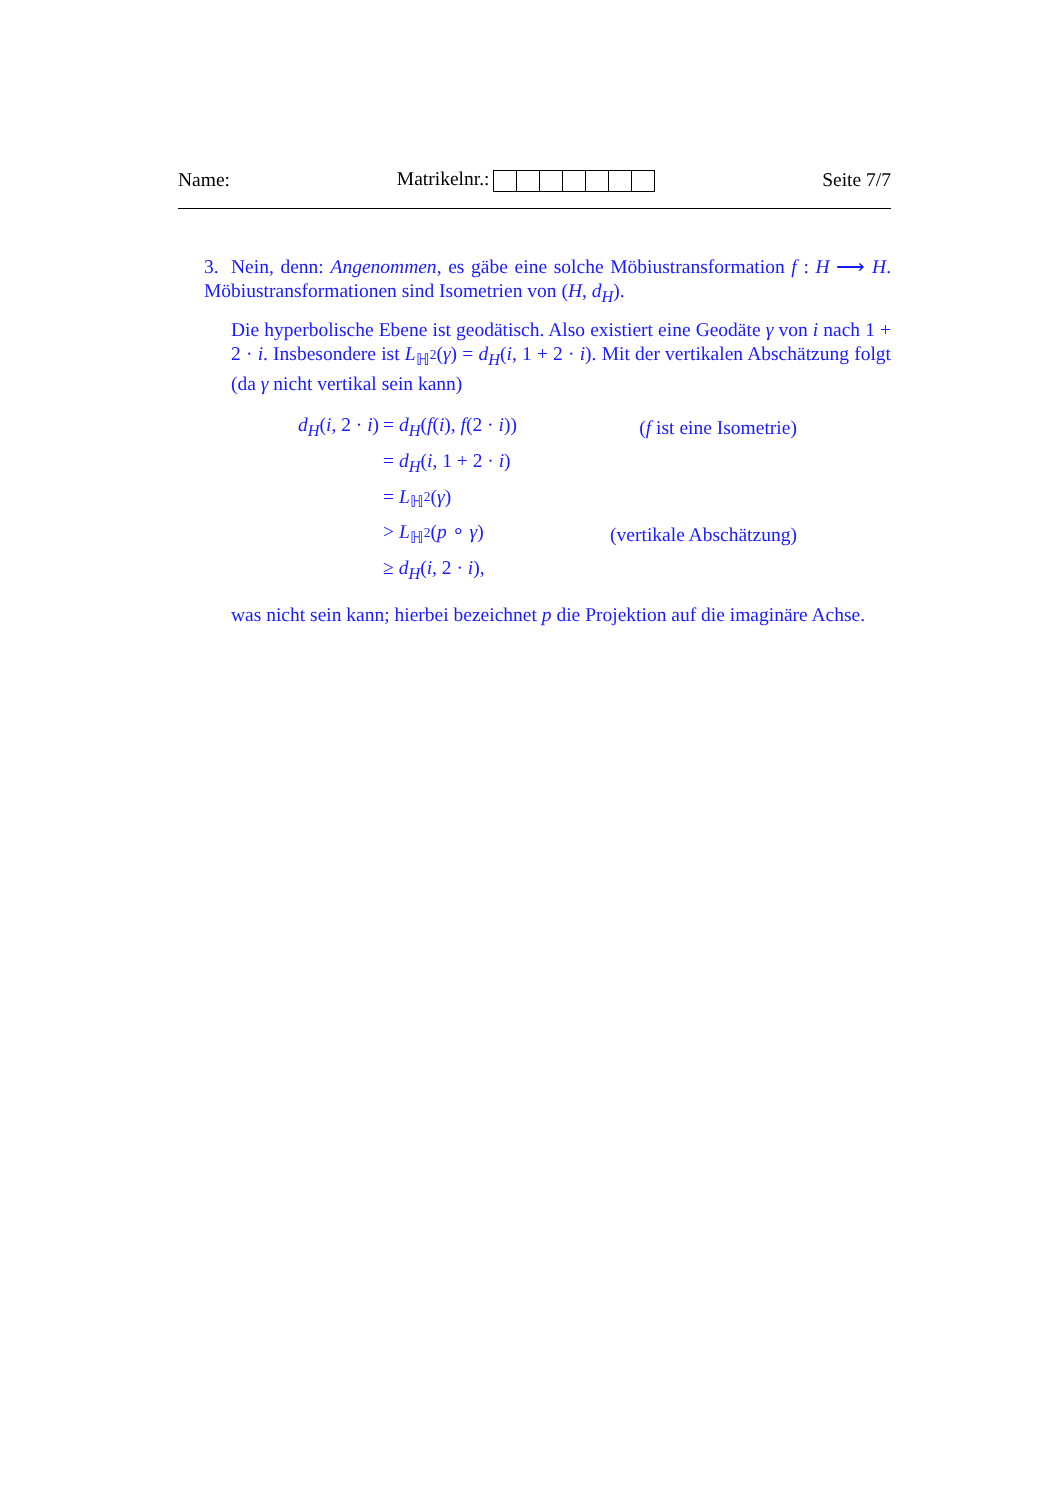Name: Matrikelnr.: Seite 7/7
3. Nein, denn: Angenommen, es gäbe eine solche Möbiustransformation f : H ⟶ H. Möbiustransformationen sind Isometrien von (H, d<sub>H</sub>).
Die hyperbolische Ebene ist geodätisch. Also existiert eine Geodäte γ von i nach 1 + 2 · i. Insbesondere ist L<sub>ℍ<sup>2</sup></sub>(γ) = d<sub>H</sub>(i, 1 + 2 · i). Mit der vertikalen Abschätzung folgt (da γ nicht vertikal sein kann)
| d<sub>H</sub> ( i , 2 · i ) | = d<sub>H</sub> ( f ( i ), f (2 · i )) | ( f ist eine Isometrie) |
| | = d<sub>H</sub> ( i , 1 + 2 · i ) | |
| | = L<sub>ℍ<sup>2</sup></sub>( γ ) | |
| | > L<sub>ℍ<sup>2</sup></sub>( p ∘ γ ) | (vertikale Abschätzung) |
| | ≥ d<sub>H</sub> ( i , 2 · i ), | |
was nicht sein kann; hierbei bezeichnet p die Projektion auf die imaginäre Achse.